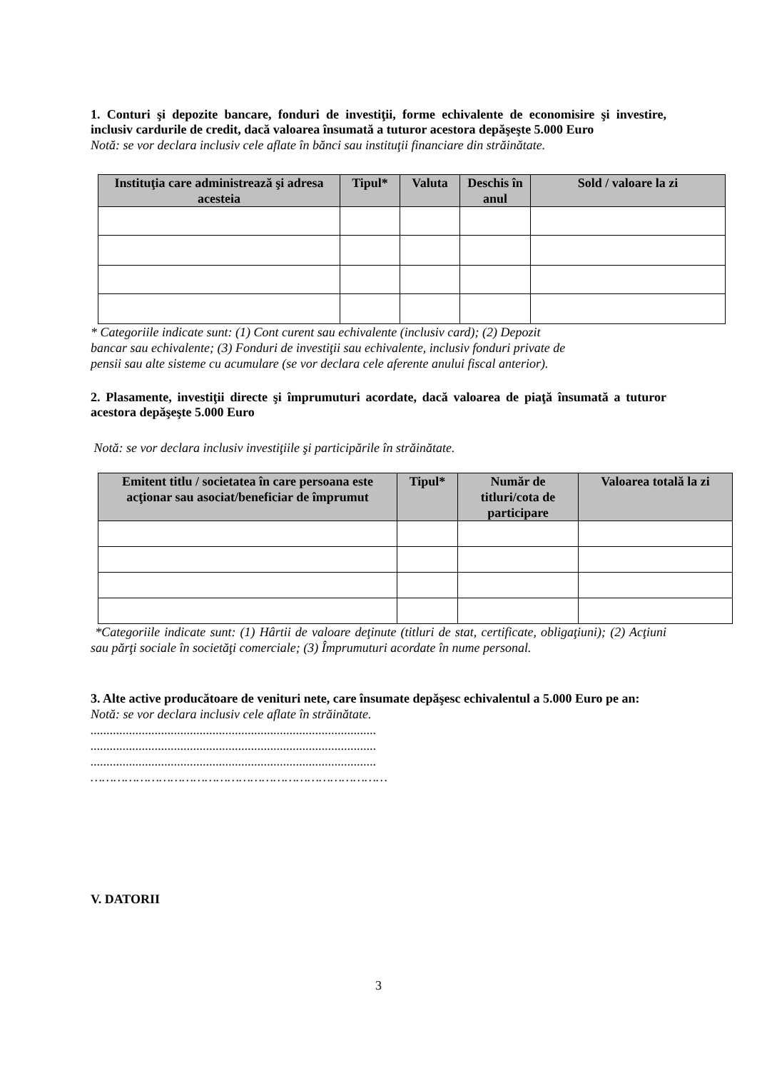1. Conturi şi depozite bancare, fonduri de investiţii, forme echivalente de economisire şi investire, inclusiv cardurile de credit, dacă valoarea însumată a tuturor acestora depăşeşte 5.000 Euro
Notă: se vor declara inclusiv cele aflate în bănci sau instituţii financiare din străinătate.
| Instituţia care administrează şi adresa acesteia | Tipul* | Valuta | Deschis în anul | Sold / valoare la zi |
| --- | --- | --- | --- | --- |
* Categoriile indicate sunt: (1) Cont curent sau echivalente (inclusiv card); (2) Depozit
bancar sau echivalente; (3) Fonduri de investiţii sau echivalente, inclusiv fonduri private de
pensii sau alte sisteme cu acumulare (se vor declara cele aferente anului fiscal anterior).
2. Plasamente, investiţii directe şi împrumuturi acordate, dacă valoarea de piaţă însumată a tuturor acestora depăşeşte 5.000 Euro
Notă: se vor declara inclusiv investiţiile şi participările în străinătate.
| Emitent titlu / societatea în care persoana este acţionar sau asociat/beneficiar de împrumut | Tipul* | Număr de titluri/cota de participare | Valoarea totală la zi |
| --- | --- | --- | --- |
*Categoriile indicate sunt: (1) Hârtii de valoare deţinute (titluri de stat, certificate, obligaţiuni); (2) Acţiuni sau părţi sociale în societăţi comerciale; (3) Împrumuturi acordate în nume personal.
3. Alte active producătoare de venituri nete, care însumate depăşesc echivalentul a 5.000 Euro pe an:
Notă: se vor declara inclusiv cele aflate în străinătate.
.........................................................................................
.........................................................................................
.........................................................................................
……………………………………………………………………
V. DATORII
3